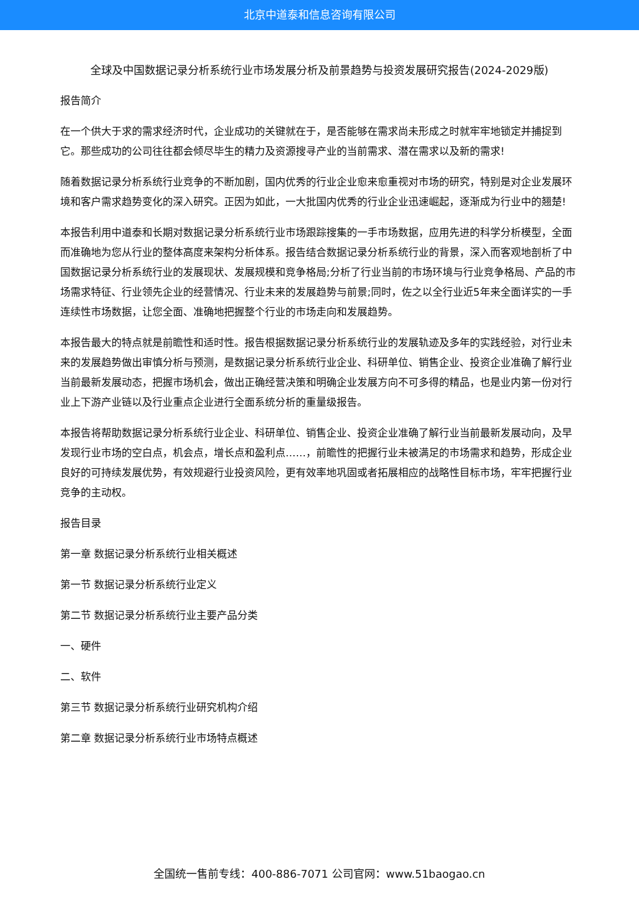北京中道泰和信息咨询有限公司
全球及中国数据记录分析系统行业市场发展分析及前景趋势与投资发展研究报告(2024-2029版)
报告简介
在一个供大于求的需求经济时代，企业成功的关键就在于，是否能够在需求尚未形成之时就牢牢地锁定并捕捉到它。那些成功的公司往往都会倾尽毕生的精力及资源搜寻产业的当前需求、潜在需求以及新的需求!
随着数据记录分析系统行业竞争的不断加剧，国内优秀的行业企业愈来愈重视对市场的研究，特别是对企业发展环境和客户需求趋势变化的深入研究。正因为如此，一大批国内优秀的行业企业迅速崛起，逐渐成为行业中的翘楚!
本报告利用中道泰和长期对数据记录分析系统行业市场跟踪搜集的一手市场数据，应用先进的科学分析模型，全面而准确地为您从行业的整体高度来架构分析体系。报告结合数据记录分析系统行业的背景，深入而客观地剖析了中国数据记录分析系统行业的发展现状、发展规模和竞争格局;分析了行业当前的市场环境与行业竞争格局、产品的市场需求特征、行业领先企业的经营情况、行业未来的发展趋势与前景;同时，佐之以全行业近5年来全面详实的一手连续性市场数据，让您全面、准确地把握整个行业的市场走向和发展趋势。
本报告最大的特点就是前瞻性和适时性。报告根据数据记录分析系统行业的发展轨迹及多年的实践经验，对行业未来的发展趋势做出审慎分析与预测，是数据记录分析系统行业企业、科研单位、销售企业、投资企业准确了解行业当前最新发展动态，把握市场机会，做出正确经营决策和明确企业发展方向不可多得的精品，也是业内第一份对行业上下游产业链以及行业重点企业进行全面系统分析的重量级报告。
本报告将帮助数据记录分析系统行业企业、科研单位、销售企业、投资企业准确了解行业当前最新发展动向，及早发现行业市场的空白点，机会点，增长点和盈利点……，前瞻性的把握行业未被满足的市场需求和趋势，形成企业良好的可持续发展优势，有效规避行业投资风险，更有效率地巩固或者拓展相应的战略性目标市场，牢牢把握行业竞争的主动权。
报告目录
第一章 数据记录分析系统行业相关概述
第一节 数据记录分析系统行业定义
第二节 数据记录分析系统行业主要产品分类
一、硬件
二、软件
第三节 数据记录分析系统行业研究机构介绍
第二章 数据记录分析系统行业市场特点概述
全国统一售前专线：400-886-7071 公司官网：www.51baogao.cn